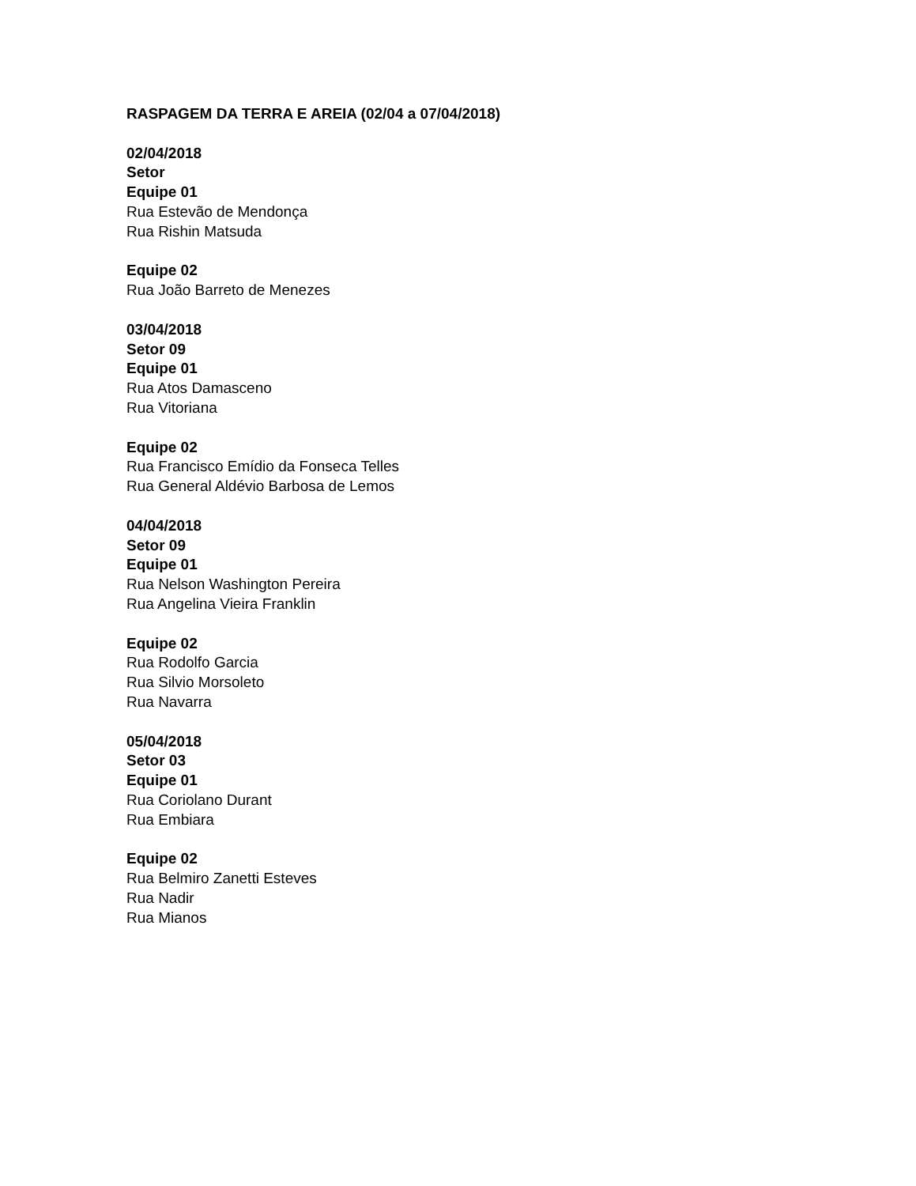RASPAGEM DA TERRA E AREIA (02/04 a 07/04/2018)
02/04/2018
Setor
Equipe 01
Rua Estevão de Mendonça
Rua Rishin Matsuda
Equipe 02
Rua João Barreto de Menezes
03/04/2018
Setor 09
Equipe 01
Rua Atos Damasceno
Rua Vitoriana
Equipe 02
Rua Francisco Emídio da Fonseca Telles
Rua General Aldévio Barbosa de Lemos
04/04/2018
Setor 09
Equipe 01
Rua Nelson Washington Pereira
Rua Angelina Vieira Franklin
Equipe 02
Rua Rodolfo Garcia
Rua Silvio Morsoleto
Rua Navarra
05/04/2018
Setor 03
Equipe 01
Rua Coriolano Durant
Rua Embiara
Equipe 02
Rua Belmiro Zanetti Esteves
Rua Nadir
Rua Mianos